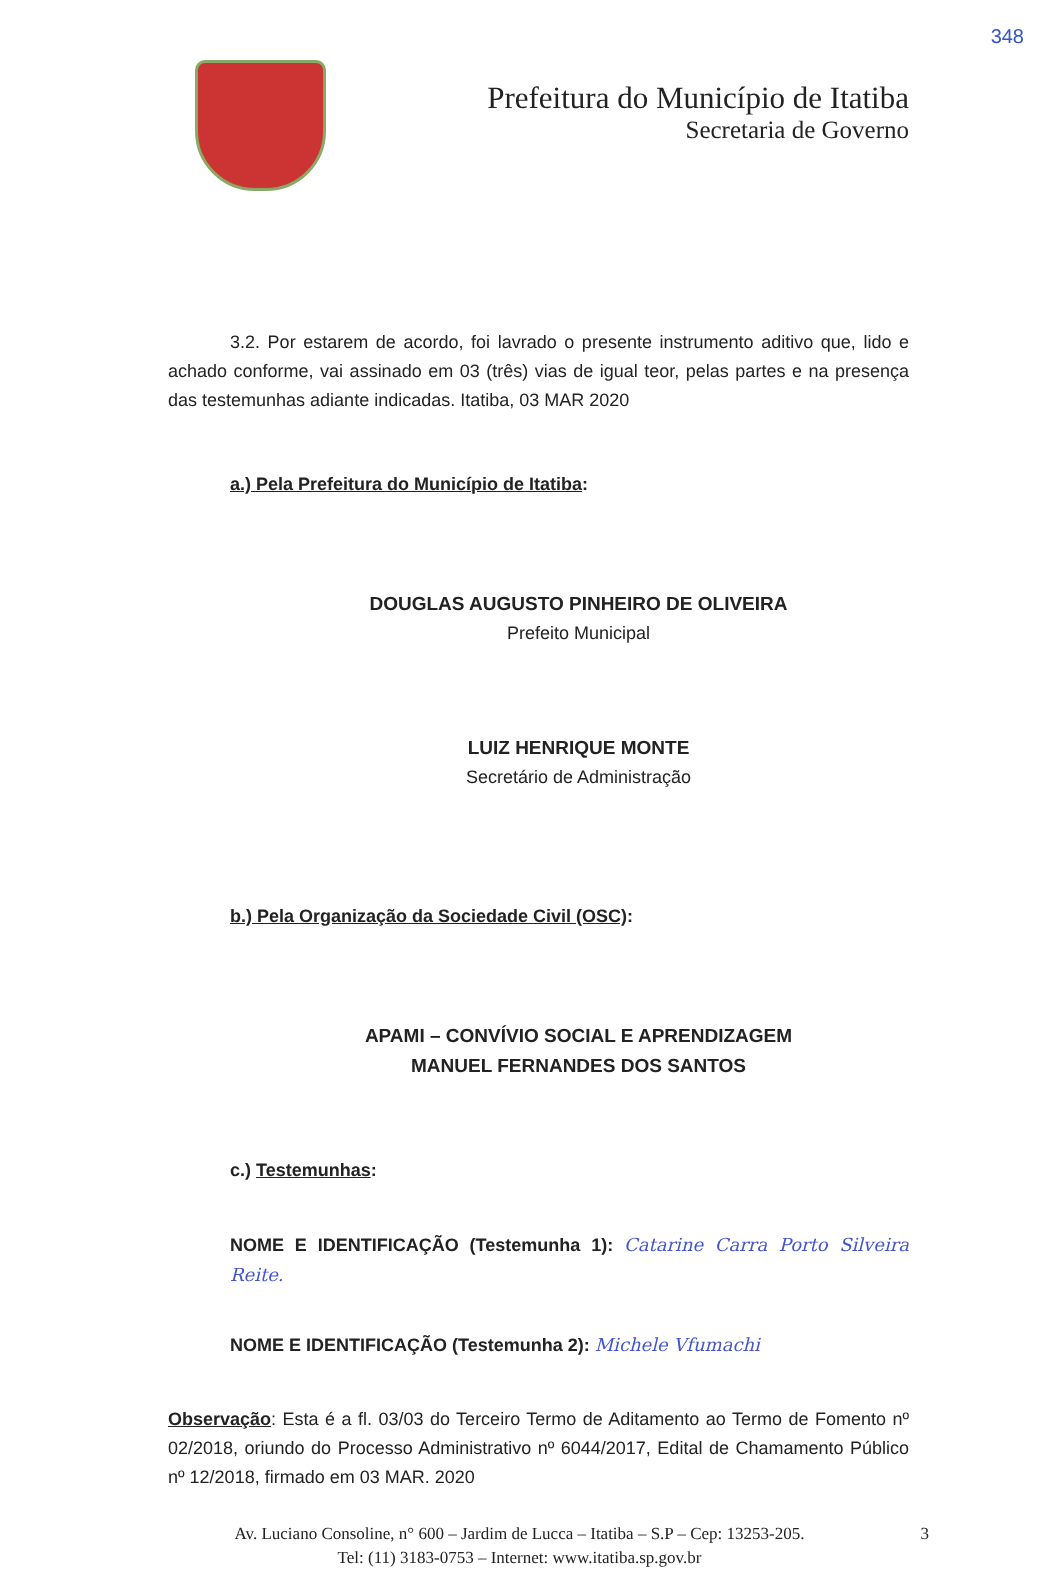348
Prefeitura do Município de Itatiba
Secretaria de Governo
3.2. Por estarem de acordo, foi lavrado o presente instrumento aditivo que, lido e achado conforme, vai assinado em 03 (três) vias de igual teor, pelas partes e na presença das testemunhas adiante indicadas. Itatiba, 03 MAR 2020
a.) Pela Prefeitura do Município de Itatiba:
DOUGLAS AUGUSTO PINHEIRO DE OLIVEIRA
Prefeito Municipal
LUIZ HENRIQUE MONTE
Secretário de Administração
b.) Pela Organização da Sociedade Civil (OSC):
APAMI – CONVÍVIO SOCIAL E APRENDIZAGEM
MANUEL FERNANDES DOS SANTOS
c.) Testemunhas:
NOME E IDENTIFICAÇÃO (Testemunha 1): Catarine Carra Porto Silveira Reite.
NOME E IDENTIFICAÇÃO (Testemunha 2): Michele Vfumachi
Observação: Esta é a fl. 03/03 do Terceiro Termo de Aditamento ao Termo de Fomento nº 02/2018, oriundo do Processo Administrativo nº 6044/2017, Edital de Chamamento Público nº 12/2018, firmado em 03 MAR. 2020
Av. Luciano Consoline, n° 600 – Jardim de Lucca – Itatiba – S.P – Cep: 13253-205. 3
Tel: (11) 3183-0753 – Internet: www.itatiba.sp.gov.br